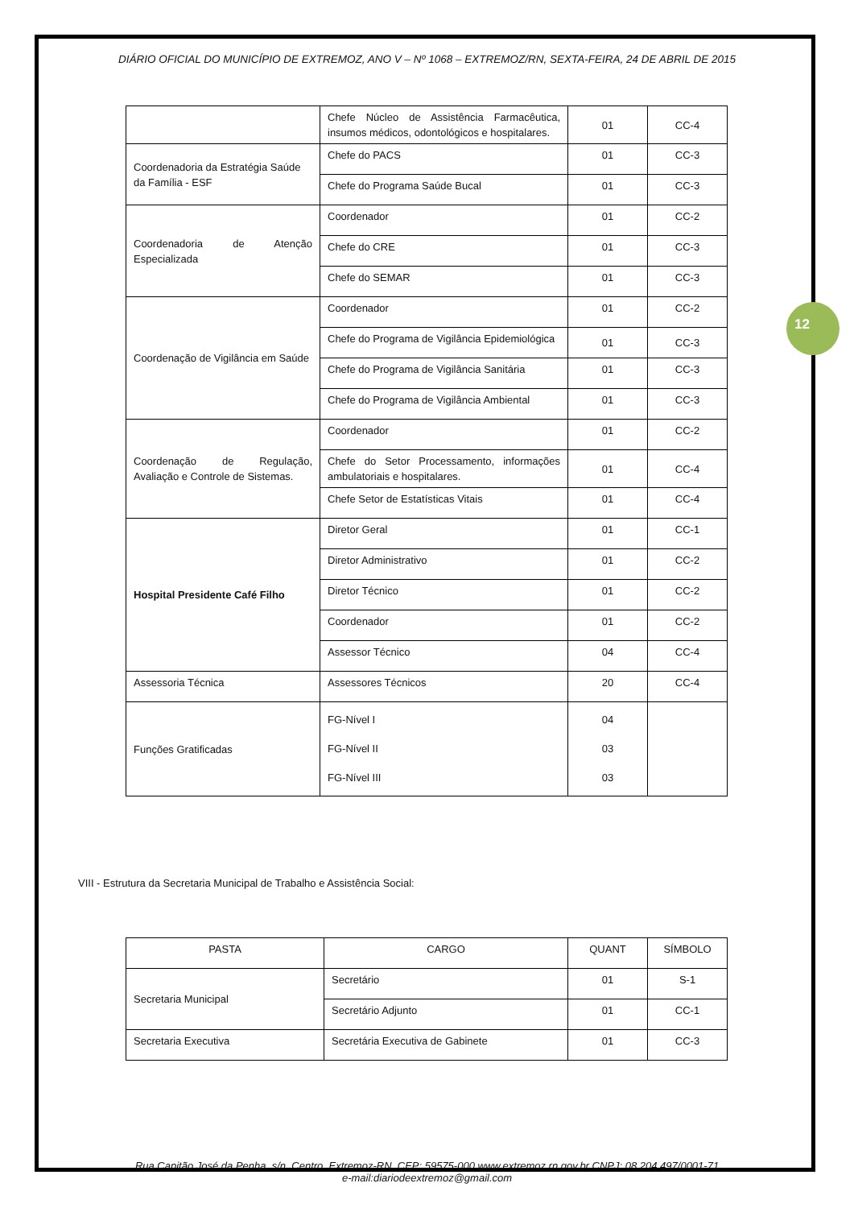12
DIÁRIO OFICIAL DO MUNICÍPIO DE EXTREMOZ, ANO V – Nº 1068 – EXTREMOZ/RN, SEXTA-FEIRA, 24 DE ABRIL DE 2015
| | Chefe Núcleo de Assistência Farmacêutica, insumos médicos, odontológicos e hospitalares. | 01 | CC-4 |
| Coordenadoria da Estratégia Saúde da Família - ESF | Chefe do PACS | 01 | CC-3 |
| | Chefe do Programa Saúde Bucal | 01 | CC-3 |
| Coordenadoria de Atenção Especializada | Coordenador | 01 | CC-2 |
| | Chefe do CRE | 01 | CC-3 |
| | Chefe do SEMAR | 01 | CC-3 |
| Coordenação de Vigilância em Saúde | Coordenador | 01 | CC-2 |
| | Chefe do Programa de Vigilância Epidemiológica | 01 | CC-3 |
| | Chefe do Programa de Vigilância Sanitária | 01 | CC-3 |
| | Chefe do Programa de Vigilância Ambiental | 01 | CC-3 |
| Coordenação de Regulação, Avaliação e Controle de Sistemas. | Coordenador | 01 | CC-2 |
| | Chefe do Setor Processamento, informações ambulatoriais e hospitalares. | 01 | CC-4 |
| | Chefe Setor de Estatísticas Vitais | 01 | CC-4 |
| Hospital Presidente Café Filho | Diretor Geral | 01 | CC-1 |
| | Diretor Administrativo | 01 | CC-2 |
| | Diretor Técnico | 01 | CC-2 |
| | Coordenador | 01 | CC-2 |
| | Assessor Técnico | 04 | CC-4 |
| Assessoria Técnica | Assessores Técnicos | 20 | CC-4 |
| Funções Gratificadas | FG-Nível I FG-Nível II FG-Nível III | 04 03 03 | |
VIII - Estrutura da Secretaria Municipal de Trabalho e Assistência Social:
| PASTA | CARGO | QUANT | SÍMBOLO |
| Secretaria Municipal | Secretário | 01 | S-1 |
| | Secretário Adjunto | 01 | CC-1 |
| Secretaria Executiva | Secretária Executiva de Gabinete | 01 | CC-3 |
Rua Capitão José da Penha, s/n, Centro, Extremoz-RN, CEP: 59575-000 www.extremoz.rn.gov.br CNPJ: 08.204.497/0001-71
e-mail:diariodeextremoz@gmail.com